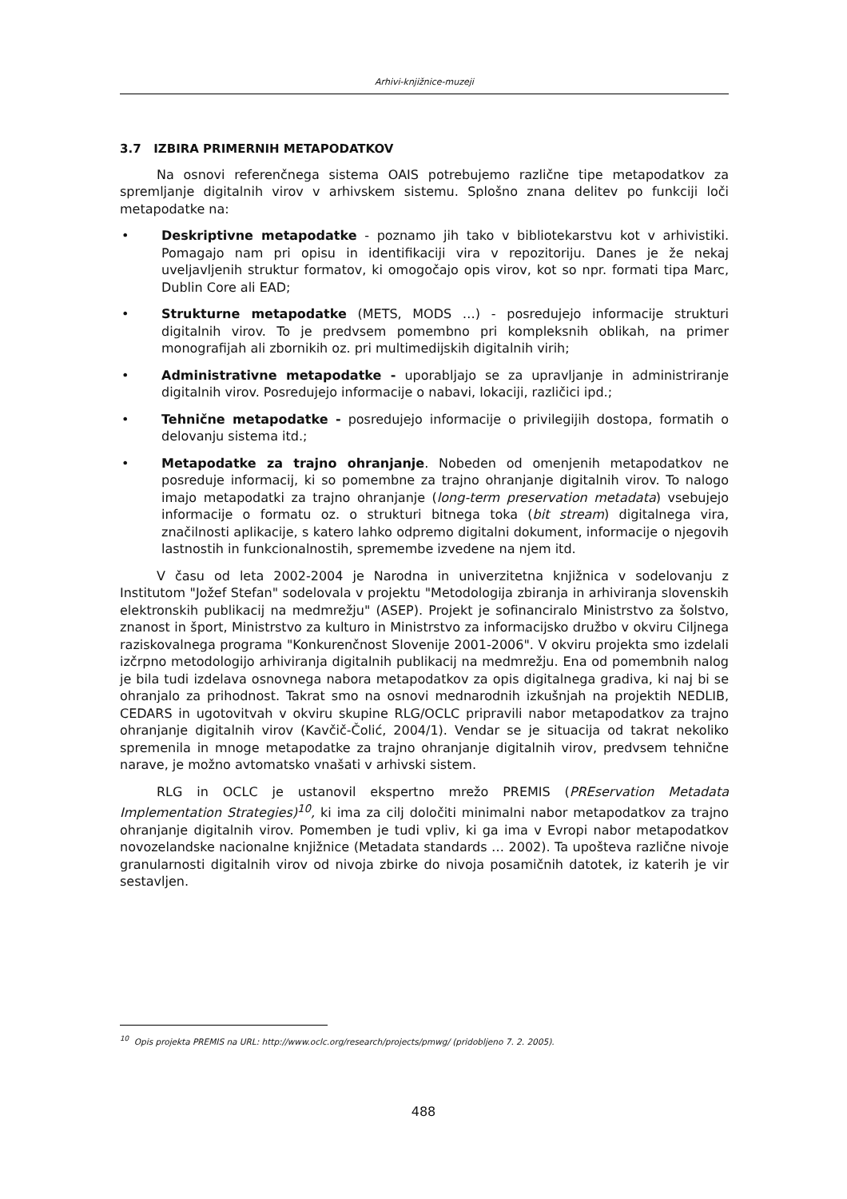Arhivi-knjižnice-muzeji
3.7 IZBIRA PRIMERNIH METAPODATKOV
Na osnovi referenčnega sistema OAIS potrebujemo različne tipe metapodatkov za spremljanje digitalnih virov v arhivskem sistemu. Splošno znana delitev po funkciji loči metapodatke na:
• Deskriptivne metapodatke - poznamo jih tako v bibliotekarstvu kot v arhivistiki. Pomagajo nam pri opisu in identifikaciji vira v repozitoriju. Danes je že nekaj uveljavljenih struktur formatov, ki omogočajo opis virov, kot so npr. formati tipa Marc, Dublin Core ali EAD;
• Strukturne metapodatke (METS, MODS …) - posredujejo informacije strukturi digitalnih virov. To je predvsem pomembno pri kompleksnih oblikah, na primer monografijah ali zbornikih oz. pri multimedijskih digitalnih virih;
• Administrativne metapodatke - uporabljajo se za upravljanje in administriranje digitalnih virov. Posredujejo informacije o nabavi, lokaciji, različici ipd.;
• Tehnične metapodatke - posredujejo informacije o privilegijih dostopa, formatih o delovanju sistema itd.;
• Metapodatke za trajno ohranjanje. Nobeden od omenjenih metapodatkov ne posreduje informacij, ki so pomembne za trajno ohranjanje digitalnih virov. To nalogo imajo metapodatki za trajno ohranjanje (long-term preservation metadata) vsebujejo informacije o formatu oz. o strukturi bitnega toka (bit stream) digitalnega vira, značilnosti aplikacije, s katero lahko odpremo digitalni dokument, informacije o njegovih lastnostih in funkcionalnostih, spremembe izvedene na njem itd.
V času od leta 2002-2004 je Narodna in univerzitetna knjižnica v sodelovanju z Institutom "Jožef Stefan" sodelovala v projektu "Metodologija zbiranja in arhiviranja slovenskih elektronskih publikacij na medmrežju" (ASEP). Projekt je sofinanciralo Ministrstvo za šolstvo, znanost in šport, Ministrstvo za kulturo in Ministrstvo za informacijsko družbo v okviru Ciljnega raziskovalnega programa "Konkurenčnost Slovenije 2001-2006". V okviru projekta smo izdelali izčrpno metodologijo arhiviranja digitalnih publikacij na medmrežju. Ena od pomembnih nalog je bila tudi izdelava osnovnega nabora metapodatkov za opis digitalnega gradiva, ki naj bi se ohranjalo za prihodnost. Takrat smo na osnovi mednarodnih izkušnjah na projektih NEDLIB, CEDARS in ugotovitvah v okviru skupine RLG/OCLC pripravili nabor metapodatkov za trajno ohranjanje digitalnih virov (Kavčič-Čolić, 2004/1). Vendar se je situacija od takrat nekoliko spremenila in mnoge metapodatke za trajno ohranjanje digitalnih virov, predvsem tehnične narave, je možno avtomatsko vnašati v arhivski sistem.
RLG in OCLC je ustanovil ekspertno mrežo PREMIS (PREservation Metadata Implementation Strategies)<sup>10</sup>, ki ima za cilj določiti minimalni nabor metapodatkov za trajno ohranjanje digitalnih virov. Pomemben je tudi vpliv, ki ga ima v Evropi nabor metapodatkov novozelandske nacionalne knjižnice (Metadata standards … 2002). Ta upošteva različne nivoje granularnosti digitalnih virov od nivoja zbirke do nivoja posamičnih datotek, iz katerih je vir sestavljen.
<sup>10</sup> Opis projekta PREMIS na URL: http://www.oclc.org/research/projects/pmwg/ (pridobljeno 7. 2. 2005).
488